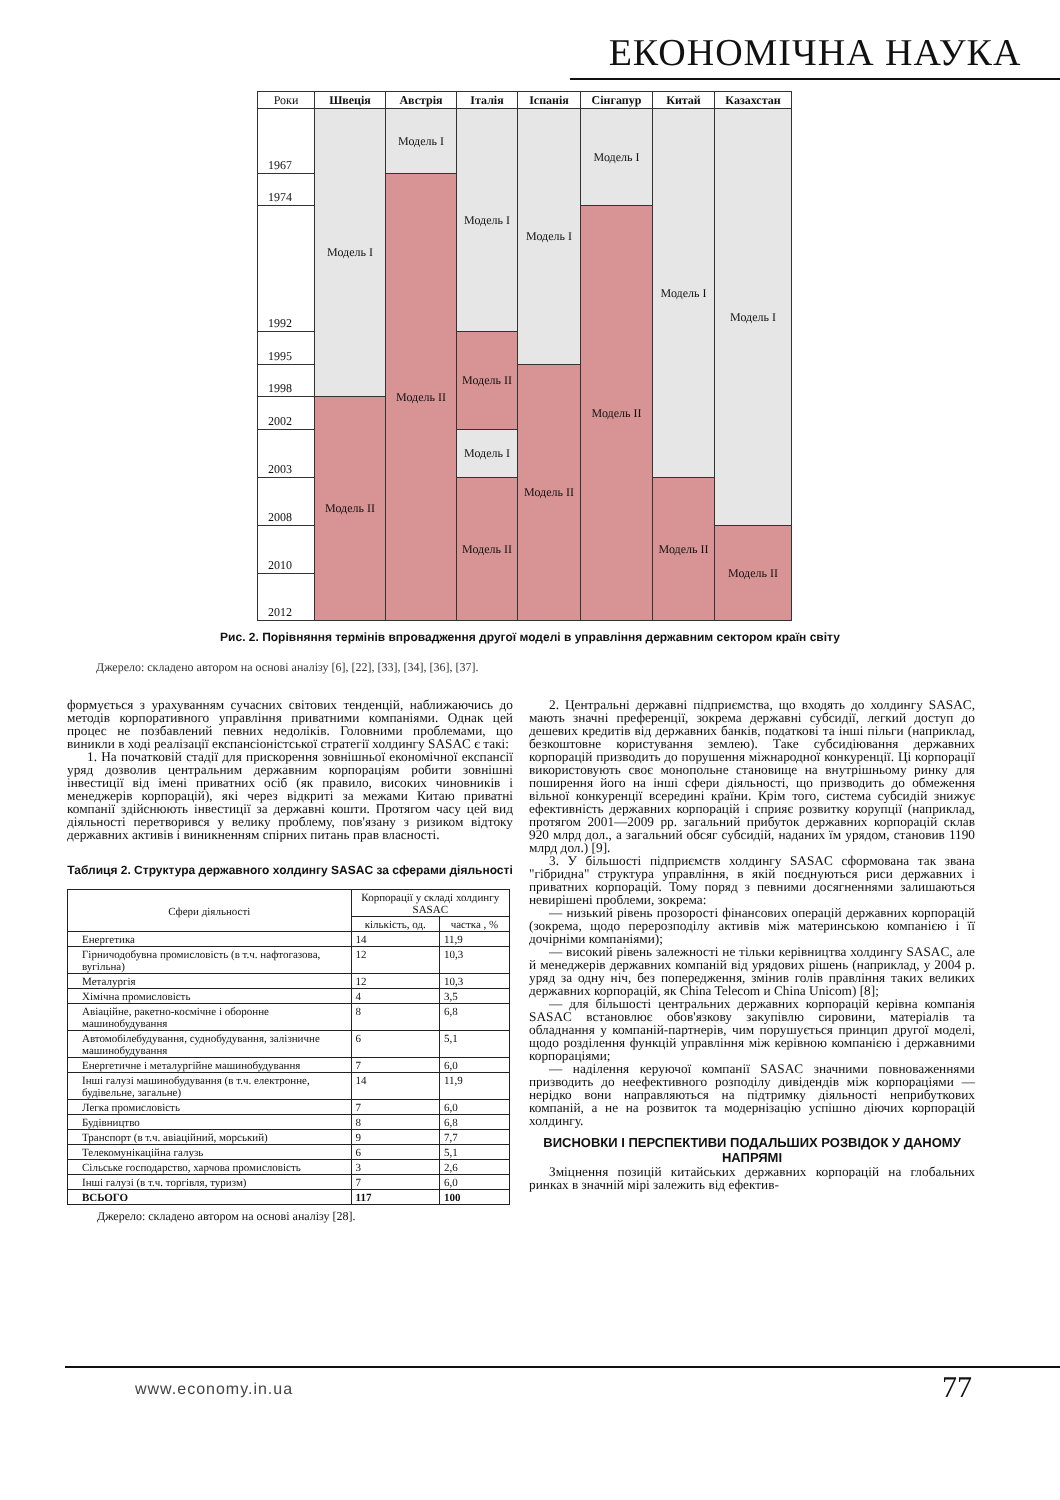ЕКОНОМІЧНА НАУКА
| Роки | Швеція | Австрія | Італія | Іспанія | Сінгапур | Китай | Казахстан |
| --- | --- | --- | --- | --- | --- | --- | --- |
| 1967 | Модель I | Модель I | Модель I | Модель I | Модель I | Модель I | Модель I |
| 1974 | | Модель II | | | | | |
| 1992 | | | | | Модель II | | |
| 1995 | | | Модель II | | | | |
| 1998 | | | | Модель II | | | |
| 2002 | Модель II | | | | | | |
| 2003 | | | Модель I | | | | |
| 2008 | | | Модель II | | | Модель II | |
| 2010 | | | | | | | Модель II |
| 2012 | | | | | | | |
Рис. 2. Порівняння термінів впровадження другої моделі в управління державним сектором країн світу
Джерело: складено автором на основі аналізу [6], [22], [33], [34], [36], [37].
формується з урахуванням сучасних світових тенденцій, наближаючись до методів корпоративного управління приватними компаніями. Однак цей процес не позбавлений певних недоліків. Головними проблемами, що виникли в ході реалізації експансіоністської стратегії холдингу SASAC є такі:
1. На початковій стадії для прискорення зовнішньої економічної експансії уряд дозволив центральним державним корпораціям робити зовнішні інвестиції від імені приватних осіб (як правило, високих чиновників і менеджерів корпорацій), які через відкриті за межами Китаю приватні компанії здійснюють інвестиції за державні кошти. Протягом часу цей вид діяльності перетворився у велику проблему, пов'язану з ризиком відтоку державних активів і виникненням спірних питань прав власності.
Таблиця 2. Структура державного холдингу SASAC за сферами діяльності
| Сфери діяльності | Корпорації у складі холдингу SASAC | |
| --- | --- | --- |
| | кількість, од. | частка , % |
| Енергетика | 14 | 11,9 |
| Гірничодобувна промисловість (в т.ч. нафтогазова, вугільна) | 12 | 10,3 |
| Металургія | 12 | 10,3 |
| Хімічна промисловість | 4 | 3,5 |
| Авіаційне, ракетно-космічне і оборонне машинобудування | 8 | 6,8 |
| Автомобілебудування, суднобудування, залізничне машинобудування | 6 | 5,1 |
| Енергетичне і металургійне машинобудування | 7 | 6,0 |
| Інші галузі машинобудування (в т.ч. електронне, будівельне, загальне) | 14 | 11,9 |
| Легка промисловість | 7 | 6,0 |
| Будівництво | 8 | 6,8 |
| Транспорт (в т.ч. авіаційний, морський) | 9 | 7,7 |
| Телекомунікаційна галузь | 6 | 5,1 |
| Сільське господарство, харчова промисловість | 3 | 2,6 |
| Інші галузі (в т.ч. торгівля, туризм) | 7 | 6,0 |
| ВСЬОГО | 117 | 100 |
Джерело: складено автором на основі аналізу [28].
2. Центральні державні підприємства, що входять до холдингу SASAC, мають значні преференції, зокрема державні субсидії, легкий доступ до дешевих кредитів від державних банків, податкові та інші пільги (наприклад, безкоштовне користування землею). Таке субсидіювання державних корпорацій призводить до порушення міжнародної конкуренції. Ці корпорації використовують своє монопольне становище на внутрішньому ринку для поширення його на інші сфери діяльності, що призводить до обмеження вільної конкуренції всередині країни. Крім того, система субсидій знижує ефективність державних корпорацій і сприяє розвитку корупції (наприклад, протягом 2001—2009 рр. загальний прибуток державних корпорацій склав 920 млрд дол., а загальний обсяг субсидій, наданих їм урядом, становив 1190 млрд дол.) [9].
3. У більшості підприємств холдингу SASAC сформована так звана "гібридна" структура управління, в якій поєднуються риси державних і приватних корпорацій. Тому поряд з певними досягненнями залишаються невирішені проблеми, зокрема:
— низький рівень прозорості фінансових операцій державних корпорацій (зокрема, щодо перерозподілу активів між материнською компанією і її дочірніми компаніями);
— високий рівень залежності не тільки керівництва холдингу SASAC, але й менеджерів державних компаній від урядових рішень (наприклад, у 2004 р. уряд за одну ніч, без попередження, змінив голів правління таких великих державних корпорацій, як China Telecom и China Unicom) [8];
— для більшості центральних державних корпорацій керівна компанія SASAC встановлює обов'язкову закупівлю сировини, матеріалів та обладнання у компаній-партнерів, чим порушується принцип другої моделі, щодо розділення функцій управління між керівною компанією і державними корпораціями;
— наділення керуючої компанії SASAC значними повноваженнями призводить до неефективного розподілу дивідендів між корпораціями — нерідко вони направляються на підтримку діяльності неприбуткових компаній, а не на розвиток та модернізацію успішно діючих корпорацій холдингу.
ВИСНОВКИ І ПЕРСПЕКТИВИ ПОДАЛЬШИХ РОЗВІДОК У ДАНОМУ НАПРЯМІ
Зміцнення позицій китайських державних корпорацій на глобальних ринках в значній мірі залежить від ефектив-
www.economy.in.ua 77